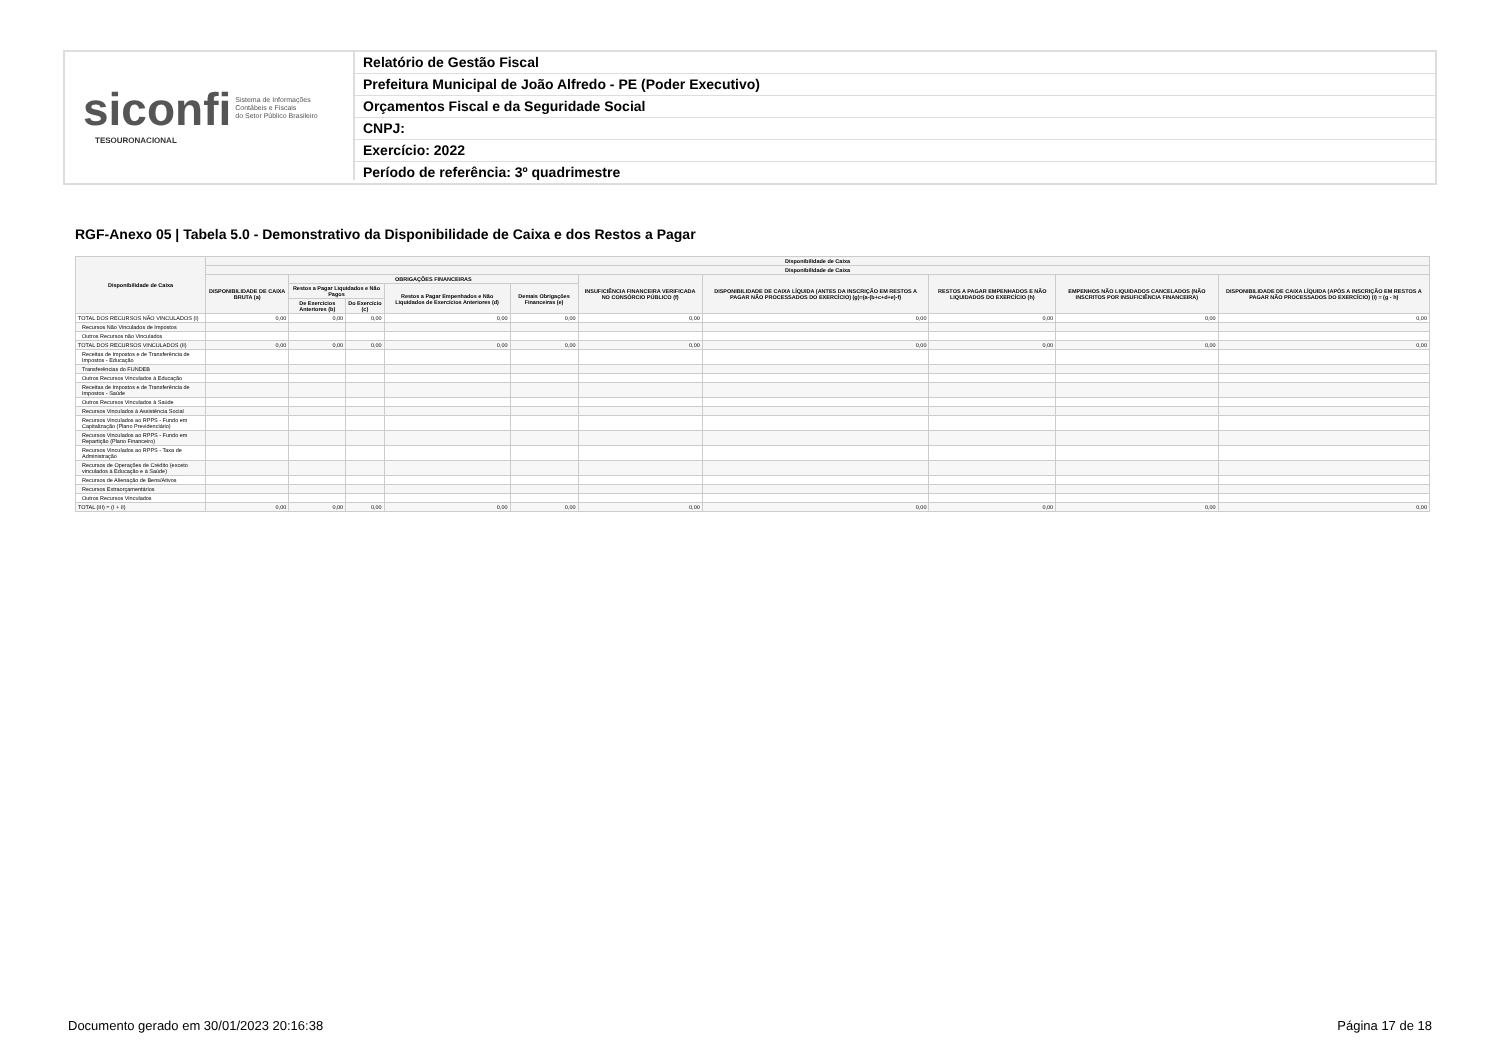siconfi Sistema de Informações
Contábeis e Fiscais
do Setor Público Brasileiro
TESOURONACIONAL
Relatório de Gestão Fiscal
Prefeitura Municipal de João Alfredo - PE (Poder Executivo)
Orçamentos Fiscal e da Seguridade Social
CNPJ:
Exercício: 2022
Período de referência: 3º quadrimestre
RGF-Anexo 05 | Tabela 5.0 - Demonstrativo da Disponibilidade de Caixa e dos Restos a Pagar
| Disponibilidade de Caixa | Disponibilidade de Caixa | | | | | | | | | |
| --- | --- | --- | --- | --- | --- | --- | --- | --- | --- | --- |
| | Disponibilidade de Caixa | | | | | | | | | |
| | DISPONIBILIDADE DE CAIXA BRUTA (a) | OBRIGAÇÕES FINANCEIRAS | | | | INSUFICIÊNCIA FINANCEIRA VERIFICADA NO CONSÓRCIO PÚBLICO (f) | DISPONIBILIDADE DE CAIXA LÍQUIDA (ANTES DA INSCRIÇÃO EM RESTOS A PAGAR NÃO PROCESSADOS DO EXERCÍCIO) (g)=(a-(b+c+d+e)-f) | RESTOS A PAGAR EMPENHADOS E NÃO LIQUIDADOS DO EXERCÍCIO (h) | EMPENHOS NÃO LIQUIDADOS CANCELADOS (NÃO INSCRITOS POR INSUFICIÊNCIA FINANCEIRA) | DISPONIBILIDADE DE CAIXA LÍQUIDA (APÓS A INSCRIÇÃO EM RESTOS A PAGAR NÃO PROCESSADOS DO EXERCÍCIO) (i) = (g - h) |
| | | Restos a Pagar Liquidados e Não Pagos | | Restos a Pagar Empenhados e Não Liquidados de Exercícios Anteriores (d) | Demais Obrigações Financeiras (e) | | | | | |
| | | De Exercícios Anteriores (b) | Do Exercício (c) | | | | | | | |
| TOTAL DOS RECURSOS NÃO VINCULADOS (I) | 0,00 | 0,00 | 0,00 | 0,00 | 0,00 | 0,00 | 0,00 | 0,00 | 0,00 | 0,00 |
| Recursos Não Vinculados de Impostos | | | | | | | | | | |
| Outros Recursos não Vinculados | | | | | | | | | | |
| TOTAL DOS RECURSOS VINCULADOS (II) | 0,00 | 0,00 | 0,00 | 0,00 | 0,00 | 0,00 | 0,00 | 0,00 | 0,00 | 0,00 |
| Receitas de Impostos e de Transferência de Impostos - Educação | | | | | | | | | | |
| Transferências do FUNDEB | | | | | | | | | | |
| Outros Recursos Vinculados à Educação | | | | | | | | | | |
| Receitas de Impostos e de Transferência de Impostos - Saúde | | | | | | | | | | |
| Outros Recursos Vinculados à Saúde | | | | | | | | | | |
| Recursos Vinculados à Assistência Social | | | | | | | | | | |
| Recursos Vinculados ao RPPS - Fundo em Capitalização (Plano Previdenciário) | | | | | | | | | | |
| Recursos Vinculados ao RPPS - Fundo em Repartição (Plano Financeiro) | | | | | | | | | | |
| Recursos Vinculados ao RPPS - Taxa de Administração | | | | | | | | | | |
| Recursos de Operações de Crédito (exceto vinculados à Educação e à Saúde) | | | | | | | | | | |
| Recursos de Alienação de Bens/Ativos | | | | | | | | | | |
| Recursos Extraorçamentários | | | | | | | | | | |
| Outros Recursos Vinculados | | | | | | | | | | |
| TOTAL (III) = (I + II) | 0,00 | 0,00 | 0,00 | 0,00 | 0,00 | 0,00 | 0,00 | 0,00 | 0,00 | 0,00 |
Documento gerado em 30/01/2023 20:16:38 Página 17 de 18